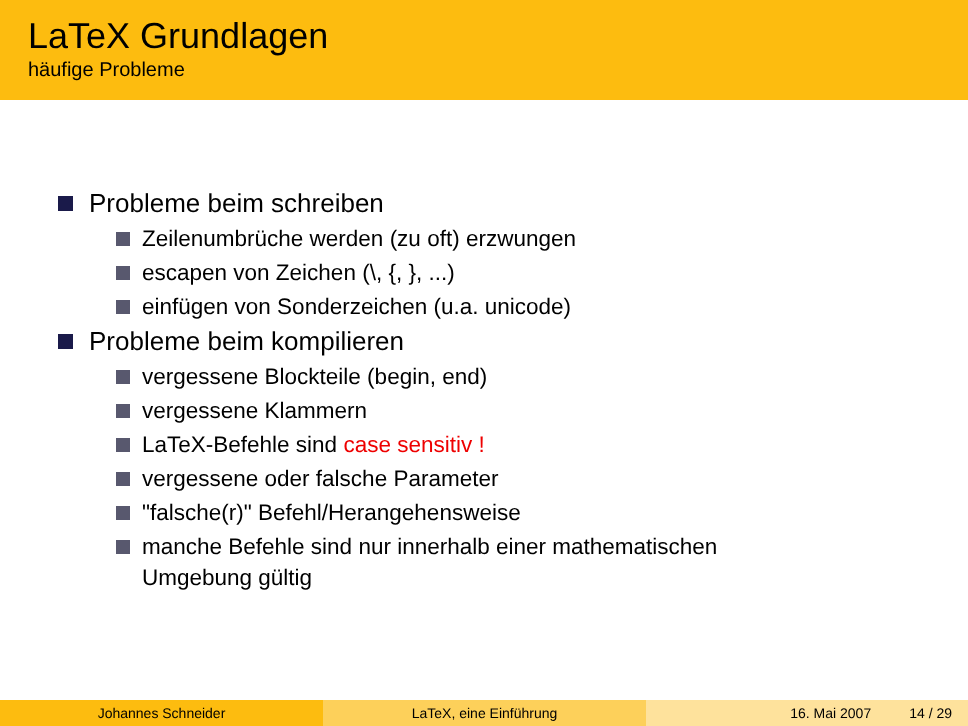LaTeX Grundlagen
häufige Probleme
Probleme beim schreiben
Zeilenumbrüche werden (zu oft) erzwungen
escapen von Zeichen (\, {, }, ...)
einfügen von Sonderzeichen (u.a. unicode)
Probleme beim kompilieren
vergessene Blockteile (begin, end)
vergessene Klammern
LaTeX-Befehle sind case sensitiv !
vergessene oder falsche Parameter
"falsche(r)" Befehl/Herangehensweise
manche Befehle sind nur innerhalb einer mathematischen
Umgebung gültig
Johannes Schneider LaTeX, eine Einführung 16. Mai 2007 14 / 29